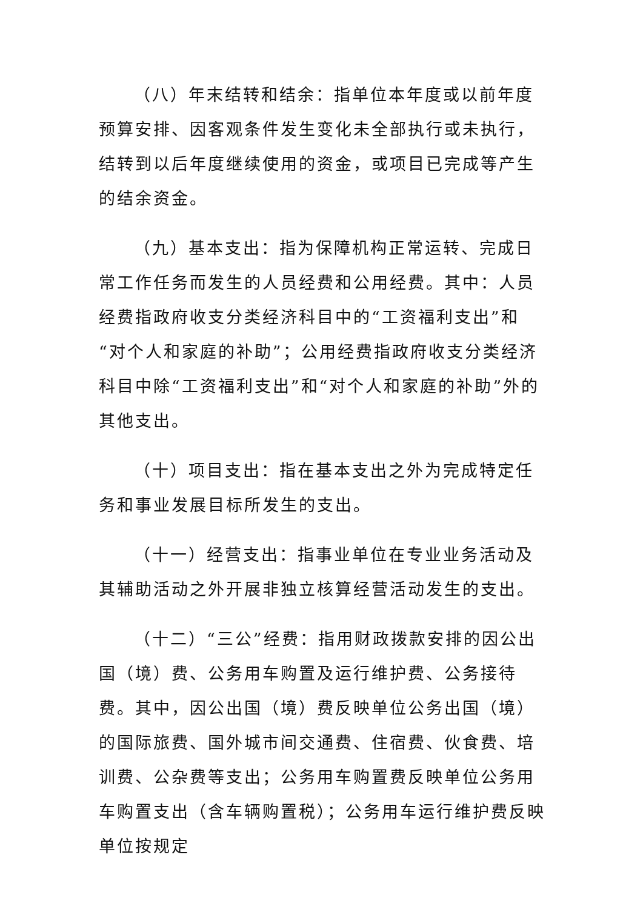（八）年末结转和结余：指单位本年度或以前年度预算安排、因客观条件发生变化未全部执行或未执行，结转到以后年度继续使用的资金，或项目已完成等产生的结余资金。
（九）基本支出：指为保障机构正常运转、完成日常工作任务而发生的人员经费和公用经费。其中：人员经费指政府收支分类经济科目中的“工资福利支出”和“对个人和家庭的补助”；公用经费指政府收支分类经济科目中除“工资福利支出”和“对个人和家庭的补助”外的其他支出。
（十）项目支出：指在基本支出之外为完成特定任务和事业发展目标所发生的支出。
（十一）经营支出：指事业单位在专业业务活动及其辅助活动之外开展非独立核算经营活动发生的支出。
（十二）“三公”经费：指用财政拨款安排的因公出国（境）费、公务用车购置及运行维护费、公务接待费。其中，因公出国（境）费反映单位公务出国（境）的国际旅费、国外城市间交通费、住宿费、伙食费、培训费、公杂费等支出；公务用车购置费反映单位公务用车购置支出（含车辆购置税）；公务用车运行维护费反映单位按规定